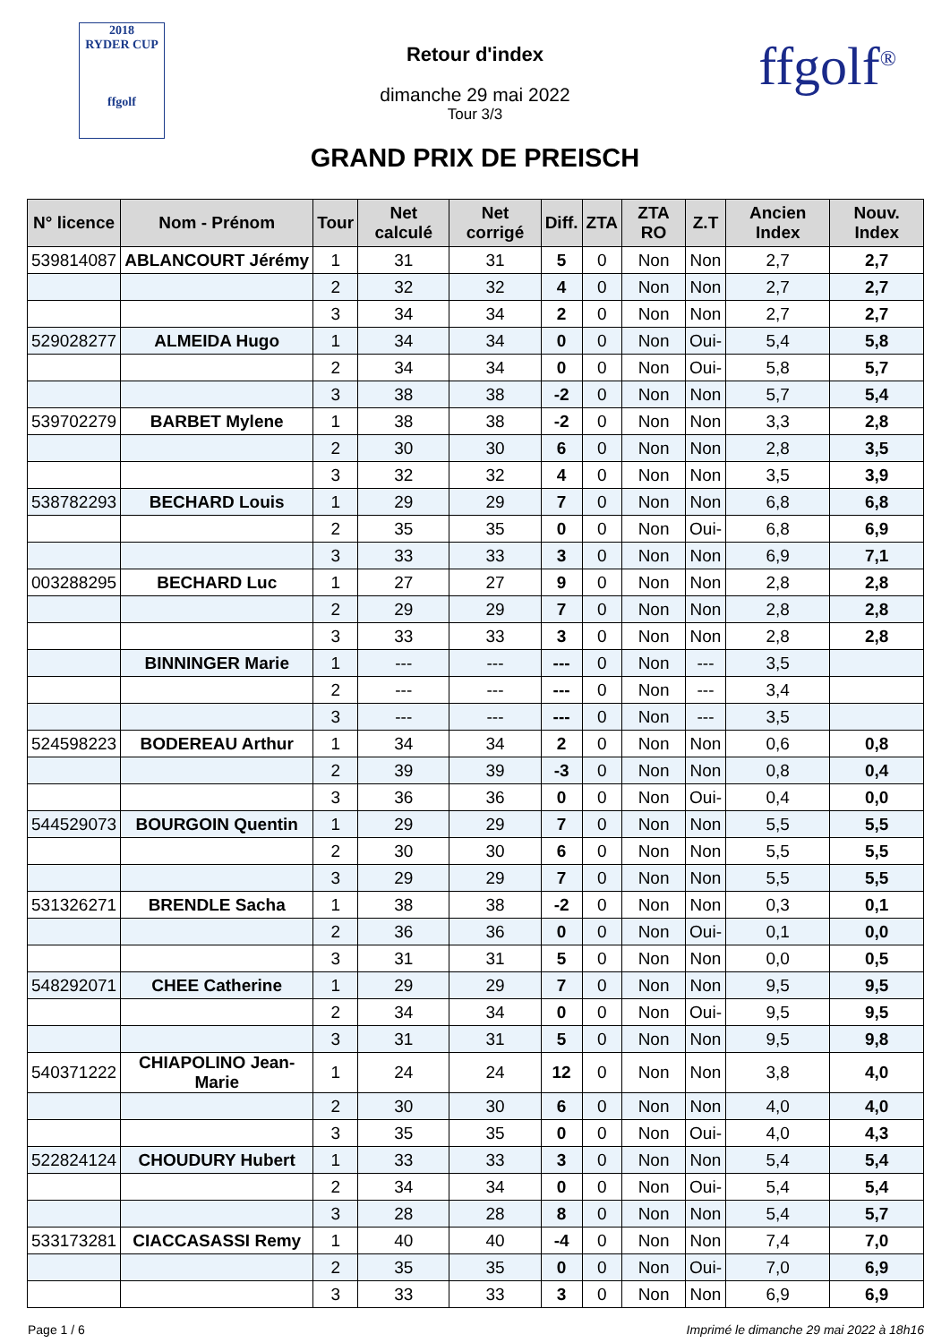2018
RYDER CUP
ffgolf
Retour d'index
dimanche 29 mai 2022
Tour 3/3
GRAND PRIX DE PREISCH
ffgolf<sup>®</sup>
| N° licence | Nom - Prénom | Tour | Net calculé | Net corrigé | Diff. | ZTA | ZTA RO | Z.T | Ancien Index | Nouv. Index |
| --- | --- | --- | --- | --- | --- | --- | --- | --- | --- | --- |
| 539814087 | ABLANCOURT Jérémy | 1 | 31 | 31 | 5 | 0 | Non | Non | 2,7 | 2,7 |
| | | 2 | 32 | 32 | 4 | 0 | Non | Non | 2,7 | 2,7 |
| | | 3 | 34 | 34 | 2 | 0 | Non | Non | 2,7 | 2,7 |
| 529028277 | ALMEIDA Hugo | 1 | 34 | 34 | 0 | 0 | Non | Oui- | 5,4 | 5,8 |
| | | 2 | 34 | 34 | 0 | 0 | Non | Oui- | 5,8 | 5,7 |
| | | 3 | 38 | 38 | -2 | 0 | Non | Non | 5,7 | 5,4 |
| 539702279 | BARBET Mylene | 1 | 38 | 38 | -2 | 0 | Non | Non | 3,3 | 2,8 |
| | | 2 | 30 | 30 | 6 | 0 | Non | Non | 2,8 | 3,5 |
| | | 3 | 32 | 32 | 4 | 0 | Non | Non | 3,5 | 3,9 |
| 538782293 | BECHARD Louis | 1 | 29 | 29 | 7 | 0 | Non | Non | 6,8 | 6,8 |
| | | 2 | 35 | 35 | 0 | 0 | Non | Oui- | 6,8 | 6,9 |
| | | 3 | 33 | 33 | 3 | 0 | Non | Non | 6,9 | 7,1 |
| 003288295 | BECHARD Luc | 1 | 27 | 27 | 9 | 0 | Non | Non | 2,8 | 2,8 |
| | | 2 | 29 | 29 | 7 | 0 | Non | Non | 2,8 | 2,8 |
| | | 3 | 33 | 33 | 3 | 0 | Non | Non | 2,8 | 2,8 |
| | BINNINGER Marie | 1 | --- | --- | --- | 0 | Non | --- | 3,5 | |
| | | 2 | --- | --- | --- | 0 | Non | --- | 3,4 | |
| | | 3 | --- | --- | --- | 0 | Non | --- | 3,5 | |
| 524598223 | BODEREAU Arthur | 1 | 34 | 34 | 2 | 0 | Non | Non | 0,6 | 0,8 |
| | | 2 | 39 | 39 | -3 | 0 | Non | Non | 0,8 | 0,4 |
| | | 3 | 36 | 36 | 0 | 0 | Non | Oui- | 0,4 | 0,0 |
| 544529073 | BOURGOIN Quentin | 1 | 29 | 29 | 7 | 0 | Non | Non | 5,5 | 5,5 |
| | | 2 | 30 | 30 | 6 | 0 | Non | Non | 5,5 | 5,5 |
| | | 3 | 29 | 29 | 7 | 0 | Non | Non | 5,5 | 5,5 |
| 531326271 | BRENDLE Sacha | 1 | 38 | 38 | -2 | 0 | Non | Non | 0,3 | 0,1 |
| | | 2 | 36 | 36 | 0 | 0 | Non | Oui- | 0,1 | 0,0 |
| | | 3 | 31 | 31 | 5 | 0 | Non | Non | 0,0 | 0,5 |
| 548292071 | CHEE Catherine | 1 | 29 | 29 | 7 | 0 | Non | Non | 9,5 | 9,5 |
| | | 2 | 34 | 34 | 0 | 0 | Non | Oui- | 9,5 | 9,5 |
| | | 3 | 31 | 31 | 5 | 0 | Non | Non | 9,5 | 9,8 |
| 540371222 | CHIAPOLINO Jean-Marie | 1 | 24 | 24 | 12 | 0 | Non | Non | 3,8 | 4,0 |
| | | 2 | 30 | 30 | 6 | 0 | Non | Non | 4,0 | 4,0 |
| | | 3 | 35 | 35 | 0 | 0 | Non | Oui- | 4,0 | 4,3 |
| 522824124 | CHOUDURY Hubert | 1 | 33 | 33 | 3 | 0 | Non | Non | 5,4 | 5,4 |
| | | 2 | 34 | 34 | 0 | 0 | Non | Oui- | 5,4 | 5,4 |
| | | 3 | 28 | 28 | 8 | 0 | Non | Non | 5,4 | 5,7 |
| 533173281 | CIACCASASSI Remy | 1 | 40 | 40 | -4 | 0 | Non | Non | 7,4 | 7,0 |
| | | 2 | 35 | 35 | 0 | 0 | Non | Oui- | 7,0 | 6,9 |
| | | 3 | 33 | 33 | 3 | 0 | Non | Non | 6,9 | 6,9 |
Page 1 / 6 Imprimé le dimanche 29 mai 2022 à 18h16